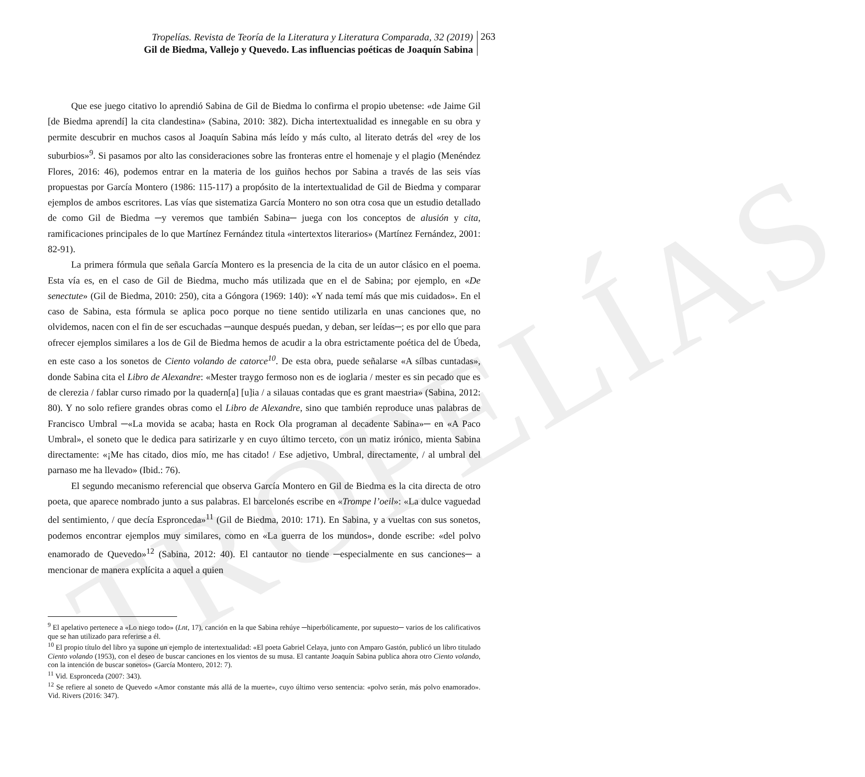TROPELÍAS
Tropelías. Revista de Teoría de la Literatura y Literatura Comparada, 32 (2019)
Gil de Biedma, Vallejo y Quevedo. Las influencias poéticas de Joaquín Sabina
263
Que ese juego citativo lo aprendió Sabina de Gil de Biedma lo confirma el propio ubetense: «de Jaime Gil [de Biedma aprendí] la cita clandestina» (Sabina, 2010: 382). Dicha intertextualidad es innegable en su obra y permite descubrir en muchos casos al Joaquín Sabina más leído y más culto, al literato detrás del «rey de los suburbios»<sup>9</sup>. Si pasamos por alto las consideraciones sobre las fronteras entre el homenaje y el plagio (Menéndez Flores, 2016: 46), podemos entrar en la materia de los guiños hechos por Sabina a través de las seis vías propuestas por García Montero (1986: 115-117) a propósito de la intertextualidad de Gil de Biedma y comparar ejemplos de ambos escritores. Las vías que sistematiza García Montero no son otra cosa que un estudio detallado de como Gil de Biedma ─y veremos que también Sabina─ juega con los conceptos de alusión y cita, ramificaciones principales de lo que Martínez Fernández titula «intertextos literarios» (Martínez Fernández, 2001: 82-91).
La primera fórmula que señala García Montero es la presencia de la cita de un autor clásico en el poema. Esta vía es, en el caso de Gil de Biedma, mucho más utilizada que en el de Sabina; por ejemplo, en «De senectute» (Gil de Biedma, 2010: 250), cita a Góngora (1969: 140): «Y nada temí más que mis cuidados». En el caso de Sabina, esta fórmula se aplica poco porque no tiene sentido utilizarla en unas canciones que, no olvidemos, nacen con el fin de ser escuchadas ─aunque después puedan, y deban, ser leídas─; es por ello que para ofrecer ejemplos similares a los de Gil de Biedma hemos de acudir a la obra estrictamente poética del de Úbeda, en este caso a los sonetos de Ciento volando de catorce<sup>10</sup>. De esta obra, puede señalarse «A sílbas cuntadas», donde Sabina cita el Libro de Alexandre: «Mester traygo fermoso non es de ioglaria / mester es sin pecado que es de clerezia / fablar curso rimado por la quadern[a] [u]ia / a silauas contadas que es grant maestria» (Sabina, 2012: 80). Y no solo refiere grandes obras como el Libro de Alexandre, sino que también reproduce unas palabras de Francisco Umbral ─«La movida se acaba; hasta en Rock Ola programan al decadente Sabina»─ en «A Paco Umbral», el soneto que le dedica para satirizarle y en cuyo último terceto, con un matiz irónico, mienta Sabina directamente: «¡Me has citado, dios mío, me has citado! / Ese adjetivo, Umbral, directamente, / al umbral del parnaso me ha llevado» (Ibid.: 76).
El segundo mecanismo referencial que observa García Montero en Gil de Biedma es la cita directa de otro poeta, que aparece nombrado junto a sus palabras. El barcelonés escribe en «Trompe l’oeil»: «La dulce vaguedad del sentimiento, / que decía Espronceda»<sup>11</sup> (Gil de Biedma, 2010: 171). En Sabina, y a vueltas con sus sonetos, podemos encontrar ejemplos muy similares, como en «La guerra de los mundos», donde escribe: «del polvo enamorado de Quevedo»<sup>12</sup> (Sabina, 2012: 40). El cantautor no tiende ─especialmente en sus canciones─ a mencionar de manera explícita a aquel a quien
<sup>9</sup> El apelativo pertenece a «Lo niego todo» (Lnt, 17), canción en la que Sabina rehúye ─hiperbólicamente, por supuesto─ varios de los calificativos que se han utilizado para referirse a él.
<sup>10</sup> El propio título del libro ya supone un ejemplo de intertextualidad: «El poeta Gabriel Celaya, junto con Amparo Gastón, publicó un libro titulado Ciento volando (1953), con el deseo de buscar canciones en los vientos de su musa. El cantante Joaquín Sabina publica ahora otro Ciento volando, con la intención de buscar sonetos» (García Montero, 2012: 7).
<sup>11</sup> Vid. Espronceda (2007: 343).
<sup>12</sup> Se refiere al soneto de Quevedo «Amor constante más allá de la muerte», cuyo último verso sentencia: «polvo serán, más polvo enamorado». Vid. Rivers (2016: 347).